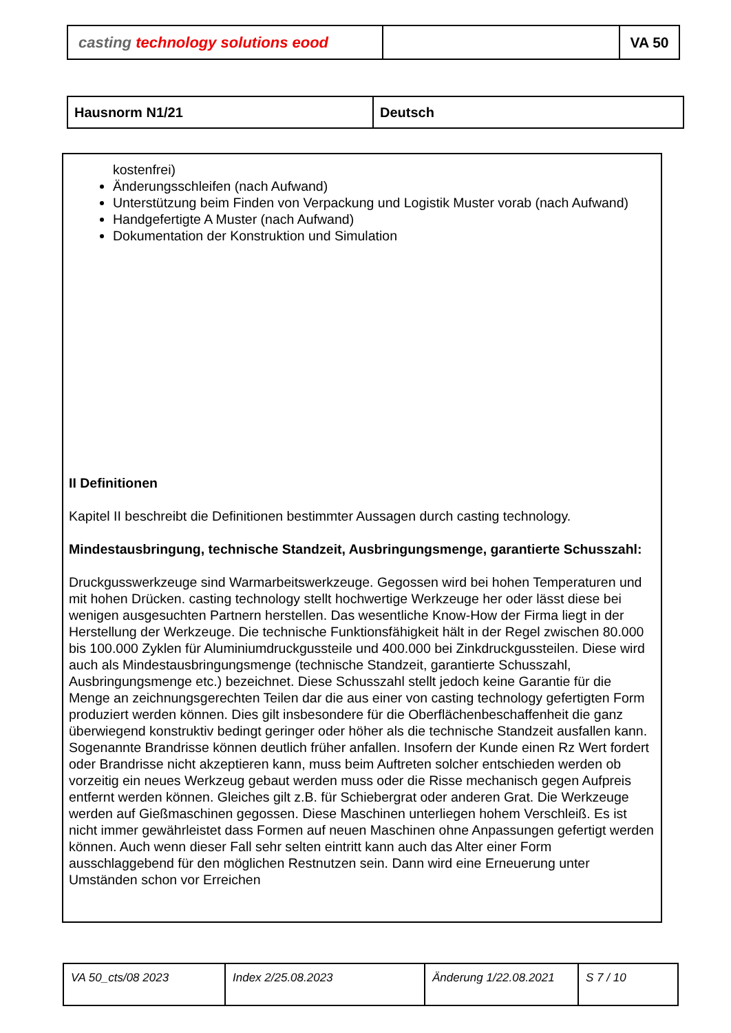| casting technology solutions eood | | VA 50 |
| Hausnorm N1/21 | Deutsch |
kostenfrei)
Änderungsschleifen (nach Aufwand)
Unterstützung beim Finden von Verpackung und Logistik Muster vorab (nach Aufwand)
Handgefertigte A Muster (nach Aufwand)
Dokumentation der Konstruktion und Simulation
II Definitionen
Kapitel II beschreibt die Definitionen bestimmter Aussagen durch casting technology.
Mindestausbringung, technische Standzeit, Ausbringungsmenge, garantierte Schusszahl:
Druckgusswerkzeuge sind Warmarbeitswerkzeuge. Gegossen wird bei hohen Temperaturen und mit hohen Drücken. casting technology stellt hochwertige Werkzeuge her oder lässt diese bei wenigen ausgesuchten Partnern herstellen. Das wesentliche Know-How der Firma liegt in der Herstellung der Werkzeuge. Die technische Funktionsfähigkeit hält in der Regel zwischen 80.000 bis 100.000 Zyklen für Aluminiumdruckgussteile und 400.000 bei Zinkdruckgussteilen. Diese wird auch als Mindestausbringungsmenge (technische Standzeit, garantierte Schusszahl, Ausbringungsmenge etc.) bezeichnet. Diese Schusszahl stellt jedoch keine Garantie für die Menge an zeichnungsgerechten Teilen dar die aus einer von casting technology gefertigten Form produziert werden können. Dies gilt insbesondere für die Oberflächenbeschaffenheit die ganz überwiegend konstruktiv bedingt geringer oder höher als die technische Standzeit ausfallen kann. Sogenannte Brandrisse können deutlich früher anfallen. Insofern der Kunde einen Rz Wert fordert oder Brandrisse nicht akzeptieren kann, muss beim Auftreten solcher entschieden werden ob vorzeitig ein neues Werkzeug gebaut werden muss oder die Risse mechanisch gegen Aufpreis entfernt werden können. Gleiches gilt z.B. für Schiebergrat oder anderen Grat. Die Werkzeuge werden auf Gießmaschinen gegossen. Diese Maschinen unterliegen hohem Verschleiß. Es ist nicht immer gewährleistet dass Formen auf neuen Maschinen ohne Anpassungen gefertigt werden können. Auch wenn dieser Fall sehr selten eintritt kann auch das Alter einer Form ausschlaggebend für den möglichen Restnutzen sein. Dann wird eine Erneuerung unter Umständen schon vor Erreichen
| VA 50_cts/08 2023 | Index 2/25.08.2023 | Änderung 1/22.08.2021 | S 7 / 10 |